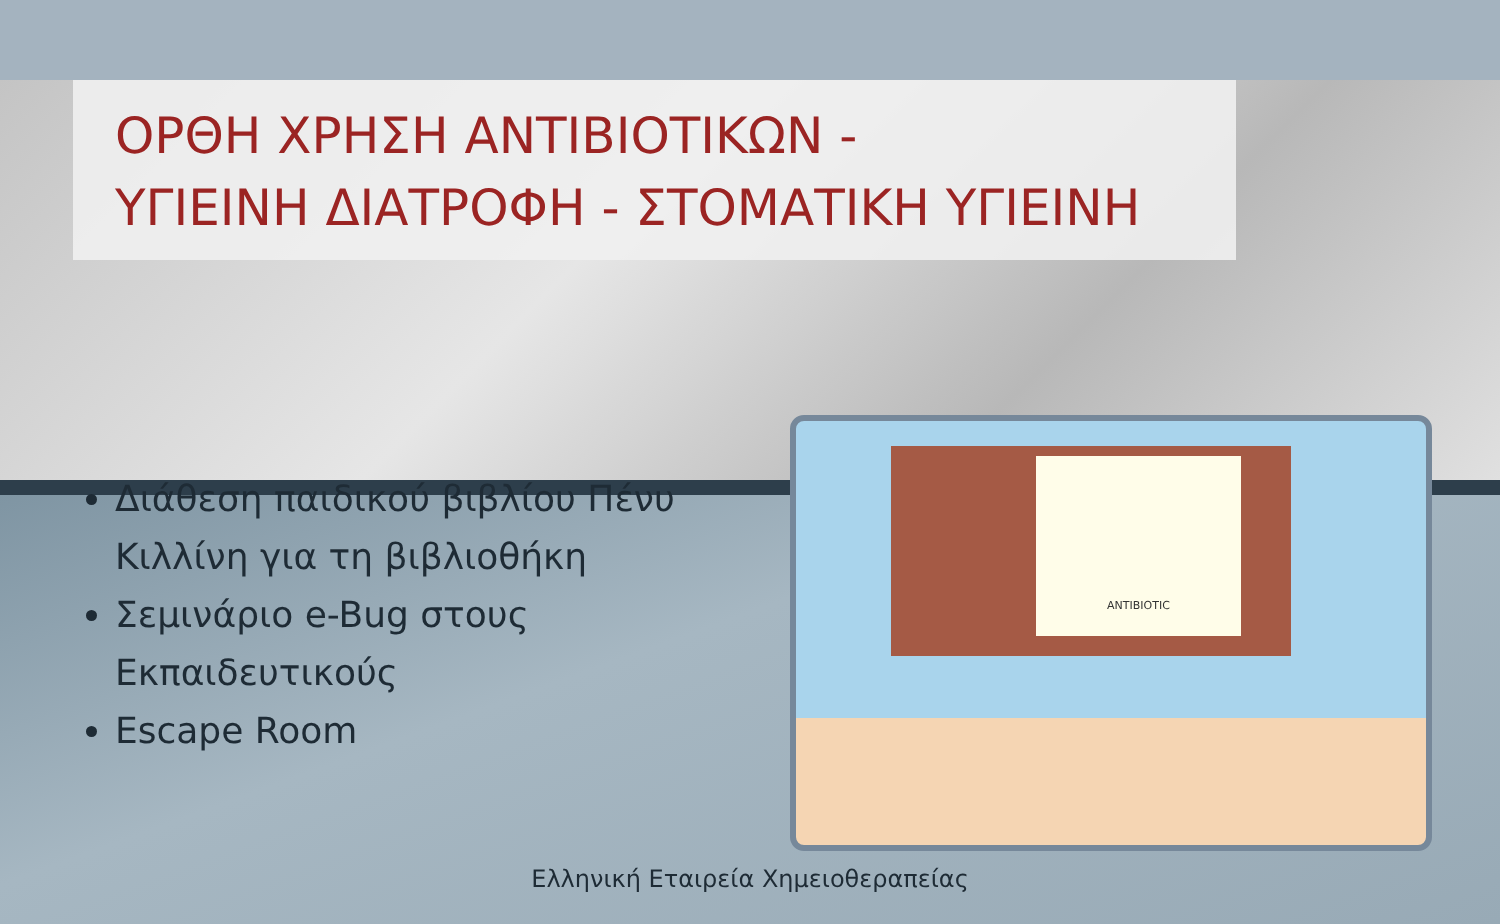ΟΡΘΗ ΧΡΗΣΗ ΑΝΤΙΒΙΟΤΙΚΩΝ -
ΥΓΙΕΙΝΗ ΔΙΑΤΡΟΦΗ - ΣΤΟΜΑΤΙΚΗ ΥΓΙΕΙΝΗ
Διάθεση παιδικού βιβλίου Πένυ Κιλλίνη για τη βιβλιοθήκη
Σεμινάριο e-Bug στους Εκπαιδευτικούς
Escape Room
ANTIBIOTIC
Ελληνική Εταιρεία Χημειοθεραπείας